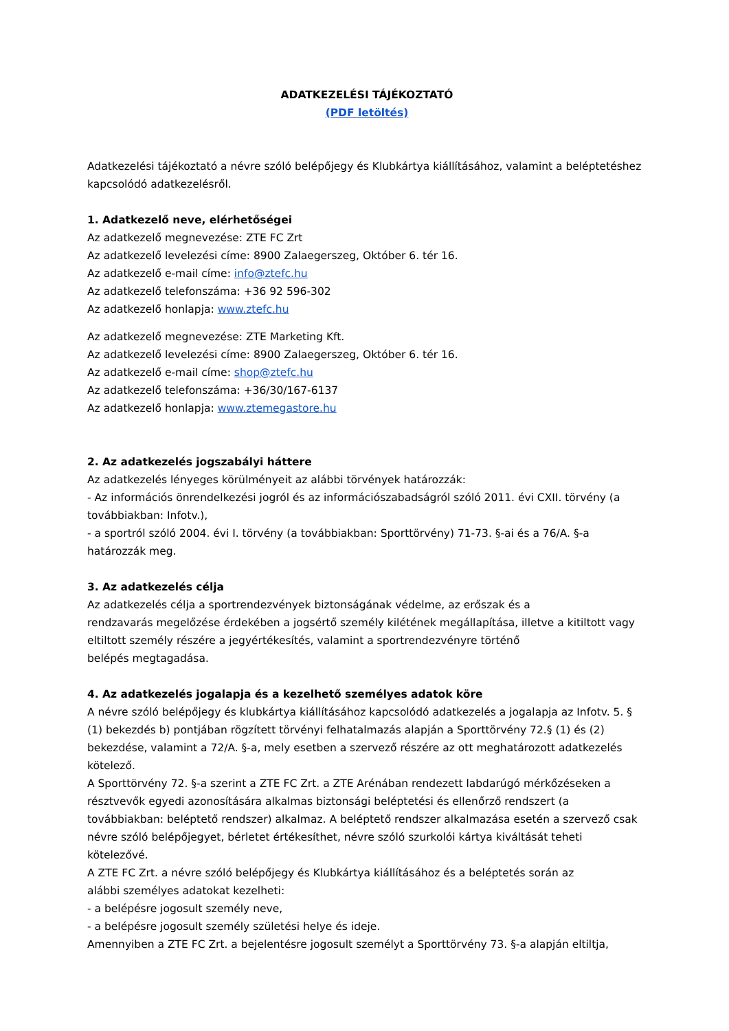ADATKEZELÉSI TÁJÉKOZTATÓ
(PDF letöltés)
Adatkezelési tájékoztató a névre szóló belépőjegy és Klubkártya kiállításához, valamint a beléptetéshez kapcsolódó adatkezelésről.
1. Adatkezelő neve, elérhetőségei
Az adatkezelő megnevezése: ZTE FC Zrt
Az adatkezelő levelezési címe: 8900 Zalaegerszeg, Október 6. tér 16.
Az adatkezelő e-mail címe: info@ztefc.hu
Az adatkezelő telefonszáma: +36 92 596-302
Az adatkezelő honlapja: www.ztefc.hu
Az adatkezelő megnevezése: ZTE Marketing Kft.
Az adatkezelő levelezési címe: 8900 Zalaegerszeg, Október 6. tér 16.
Az adatkezelő e-mail címe: shop@ztefc.hu
Az adatkezelő telefonszáma: +36/30/167-6137
Az adatkezelő honlapja: www.ztemegastore.hu
2. Az adatkezelés jogszabályi háttere
Az adatkezelés lényeges körülményeit az alábbi törvények határozzák:
- Az információs önrendelkezési jogról és az információszabadságról szóló 2011. évi CXII. törvény (a továbbiakban: Infotv.),
- a sportról szóló 2004. évi I. törvény (a továbbiakban: Sporttörvény) 71-73. §-ai és a 76/A. §-a határozzák meg.
3. Az adatkezelés célja
Az adatkezelés célja a sportrendezvények biztonságának védelme, az erőszak és a
rendzavarás megelőzése érdekében a jogsértő személy kilétének megállapítása, illetve a kitiltott vagy eltiltott személy részére a jegyértékesítés, valamint a sportrendezvényre történő
belépés megtagadása.
4. Az adatkezelés jogalapja és a kezelhető személyes adatok köre
A névre szóló belépőjegy és klubkártya kiállításához kapcsolódó adatkezelés a jogalapja az Infotv. 5. § (1) bekezdés b) pontjában rögzített törvényi felhatalmazás alapján a Sporttörvény 72.§ (1) és (2) bekezdése, valamint a 72/A. §-a, mely esetben a szervező részére az ott meghatározott adatkezelés kötelező.
A Sporttörvény 72. §-a szerint a ZTE FC Zrt. a ZTE Arénában rendezett labdarúgó mérkőzéseken a résztvevők egyedi azonosítására alkalmas biztonsági beléptetési és ellenőrző rendszert (a továbbiakban: beléptető rendszer) alkalmaz. A beléptető rendszer alkalmazása esetén a szervező csak névre szóló belépőjegyet, bérletet értékesíthet, névre szóló szurkolói kártya kiváltását teheti kötelezővé.
A ZTE FC Zrt. a névre szóló belépőjegy és Klubkártya kiállításához és a beléptetés során az
alábbi személyes adatokat kezelheti:
- a belépésre jogosult személy neve,
- a belépésre jogosult személy születési helye és ideje.
Amennyiben a ZTE FC Zrt. a bejelentésre jogosult személyt a Sporttörvény 73. §-a alapján eltiltja,